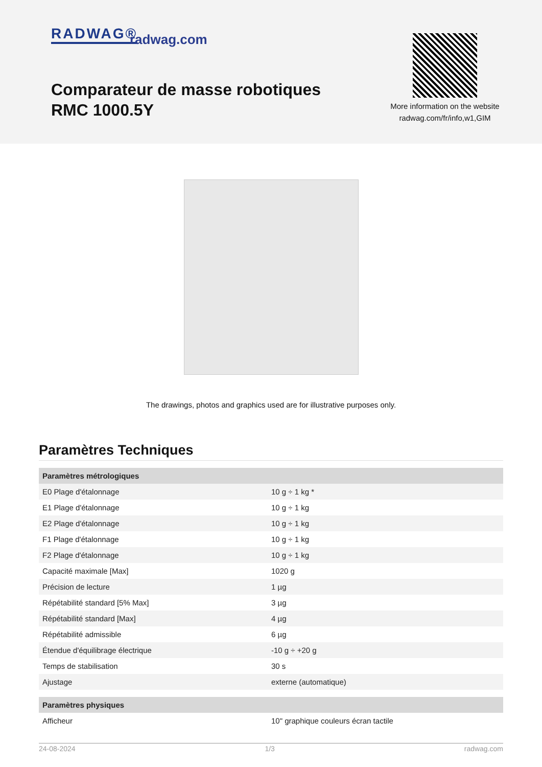RADWAG® radwag.com
Comparateur de masse robotiques RMC 1000.5Y
More information on the website
radwag.com/fr/info,w1,GIM
The drawings, photos and graphics used are for illustrative purposes only.
Paramètres Techniques
| Paramètres métrologiques | |
| --- | --- |
| E0 Plage d'étalonnage | 10 g ÷ 1 kg * |
| E1 Plage d'étalonnage | 10 g ÷ 1 kg |
| E2 Plage d'étalonnage | 10 g ÷ 1 kg |
| F1 Plage d'étalonnage | 10 g ÷ 1 kg |
| F2 Plage d'étalonnage | 10 g ÷ 1 kg |
| Capacité maximale [Max] | 1020 g |
| Précision de lecture | 1 µg |
| Répétabilité standard [5% Max] | 3 µg |
| Répétabilité standard [Max] | 4 µg |
| Répétabilité admissible | 6 µg |
| Étendue d'équilibrage électrique | -10 g ÷ +20 g |
| Temps de stabilisation | 30 s |
| Ajustage | externe (automatique) |
| Paramètres physiques | |
| Afficheur | 10" graphique couleurs écran tactile |
24-08-2024 1/3 radwag.com